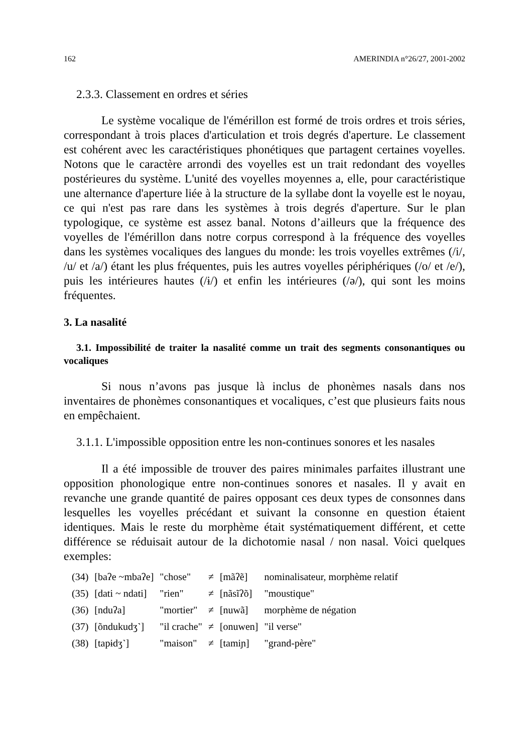162 AMERINDIA n°26/27, 2001-2002
2.3.3. Classement en ordres et séries
Le système vocalique de l'émérillon est formé de trois ordres et trois séries, correspondant à trois places d'articulation et trois degrés d'aperture. Le classement est cohérent avec les caractéristiques phonétiques que partagent certaines voyelles. Notons que le caractère arrondi des voyelles est un trait redondant des voyelles postérieures du système. L'unité des voyelles moyennes a, elle, pour caractéristique une alternance d'aperture liée à la structure de la syllabe dont la voyelle est le noyau, ce qui n'est pas rare dans les systèmes à trois degrés d'aperture. Sur le plan typologique, ce système est assez banal. Notons d’ailleurs que la fréquence des voyelles de l'émérillon dans notre corpus correspond à la fréquence des voyelles dans les systèmes vocaliques des langues du monde: les trois voyelles extrêmes (/i/, /u/ et /a/) étant les plus fréquentes, puis les autres voyelles périphériques (/o/ et /e/), puis les intérieures hautes (/ɨ/) et enfin les intérieures (/ə/), qui sont les moins fréquentes.
3. La nasalité
3.1. Impossibilité de traiter la nasalité comme un trait des segments consonantiques ou vocaliques
Si nous n’avons pas jusque là inclus de phonèmes nasals dans nos inventaires de phonèmes consonantiques et vocaliques, c’est que plusieurs faits nous en empêchaient.
3.1.1. L'impossible opposition entre les non-continues sonores et les nasales
Il a été impossible de trouver des paires minimales parfaites illustrant une opposition phonologique entre non-continues sonores et nasales. Il y avait en revanche une grande quantité de paires opposant ces deux types de consonnes dans lesquelles les voyelles précédant et suivant la consonne en question étaient identiques. Mais le reste du morphème était systématiquement différent, et cette différence se réduisait autour de la dichotomie nasal / non nasal. Voici quelques exemples:
| (34) | [baʔe ~mbaʔe] | "chose" | ≠ | [mãʔẽ] | nominalisateur, morphème relatif |
| (35) | [dati ~ ndati] | "rien" | ≠ | [nãsĩʔõ] | "moustique" |
| (36) | [nduʔa] | "mortier" | ≠ | [nuwã] | morphème de négation |
| (37) | [õndukudʒ˺] | "il crache" | ≠ | [onuwen] | "il verse" |
| (38) | [tapɨdʒ˺] | "maison" | ≠ | [tamiɲ] | "grand-père" |